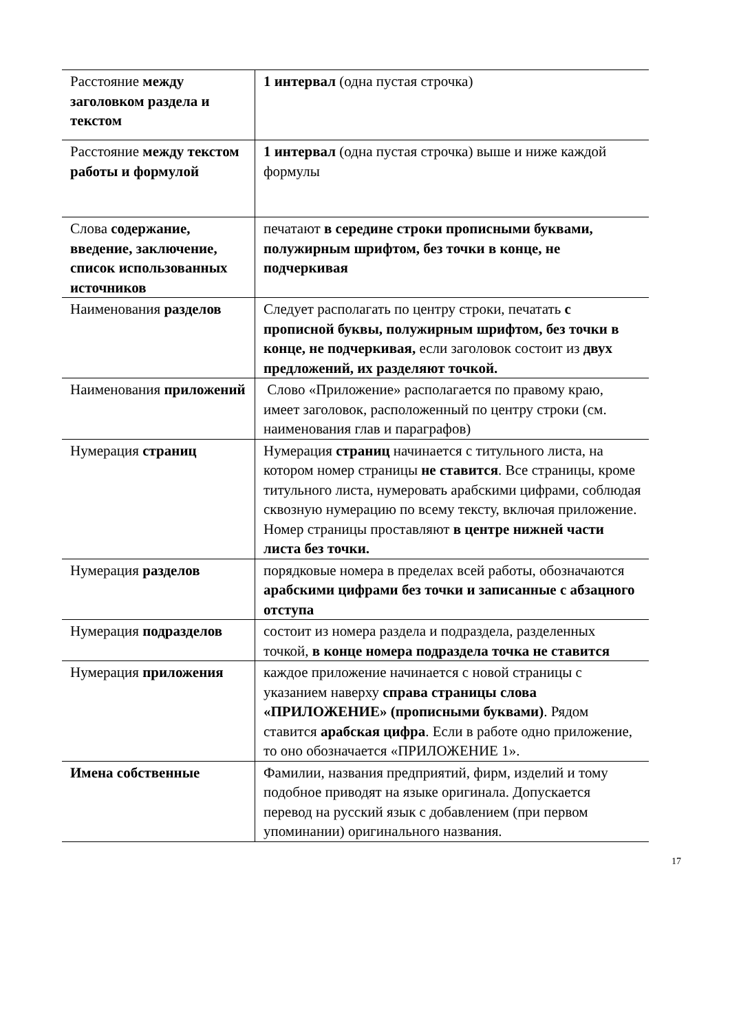| Расстояние между заголовком раздела и текстом | 1 интервал (одна пустая строчка) |
| Расстояние между текстом работы и формулой | 1 интервал (одна пустая строчка) выше и ниже каждой формулы |
| Слова содержание, введение, заключение, список использованных источников | печатают в середине строки прописными буквами, полужирным шрифтом, без точки в конце, не подчеркивая |
| Наименования разделов | Следует располагать по центру строки, печатать с прописной буквы, полужирным шрифтом, без точки в конце, не подчеркивая, если заголовок состоит из двух предложений, их разделяют точкой. |
| Наименования приложений | Слово «Приложение» располагается по правому краю, имеет заголовок, расположенный по центру строки (см. наименования глав и параграфов) |
| Нумерация страниц | Нумерация страниц начинается с титульного листа, на котором номер страницы не ставится . Все страницы, кроме титульного листа, нумеровать арабскими цифрами, соблюдая сквозную нумерацию по всему тексту, включая приложение. Номер страницы проставляют в центре нижней части листа без точки. |
| Нумерация разделов | порядковые номера в пределах всей работы, обозначаются арабскими цифрами без точки и записанные с абзацного отступа |
| Нумерация подразделов | состоит из номера раздела и подраздела, разделенных точкой, в конце номера подраздела точка не ставится |
| Нумерация приложения | каждое приложение начинается с новой страницы с указанием наверху справа страницы слова «ПРИЛОЖЕНИЕ» (прописными буквами) . Рядом ставится арабская цифра . Если в работе одно приложение, то оно обозначается «ПРИЛОЖЕНИЕ 1». |
| Имена собственные | Фамилии, названия предприятий, фирм, изделий и тому подобное приводят на языке оригинала. Допускается перевод на русский язык с добавлением (при первом упоминании) оригинального названия. |
17